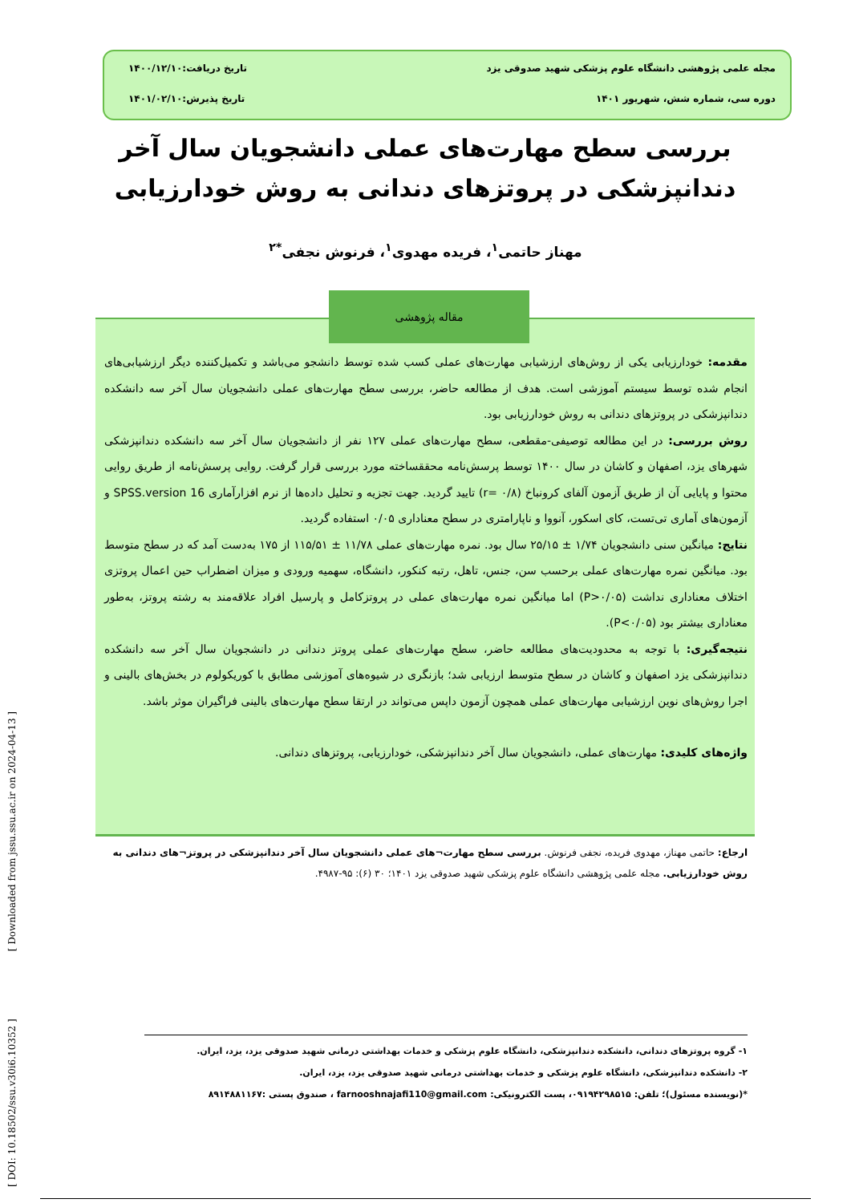مجله علمی پژوهشی دانشگاه علوم پزشکی شهید صدوقی یزد تاریخ دریافت:۱۴۰۰/۱۲/۱۰
دوره سی، شماره شش، شهریور ۱۴۰۱ تاریخ پذیرش:۱۴۰۱/۰۲/۱۰
بررسی سطح مهارت‌های عملی دانشجویان سال آخر دندانپزشکی در پروتزهای دندانی به روش خودارزیابی
مهناز حاتمی<sup>۱</sup>، فریده مهدوی<sup>۱</sup>، فرنوش نجفی<sup>*۲</sup>
مقاله پژوهشی
مقدمه: خودارزیابی یکی از روش‌های ارزشیابی مهارت‌های عملی کسب شده توسط دانشجو می‌باشد و تکمیل‌کننده دیگر ارزشیابی‌های انجام شده توسط سیستم آموزشی است. هدف از مطالعه حاضر، بررسی سطح مهارت‌های عملی دانشجویان سال آخر سه دانشکده دندانپزشکی در پروتزهای دندانی به روش خودارزیابی بود.
روش بررسی: در این مطالعه توصیفی-مقطعی، سطح مهارت‌های عملی ۱۲۷ نفر از دانشجویان سال آخر سه دانشکده دندانپزشکی شهرهای یزد، اصفهان و کاشان در سال ۱۴۰۰ توسط پرسش‌نامه محققساخته مورد بررسی قرار گرفت. روایی پرسش‌نامه از طریق روایی محتوا و پایایی آن از طریق آزمون آلفای کرونباخ (r= ۰/۸) تایید گردید. جهت تجزیه و تحلیل داده‌ها از نرم افزارآماری SPSS.version 16 و آزمون‌های آماری تی‌تست، کای اسکور، آنووا و ناپارامتری در سطح معناداری ۰/۰۵ استفاده گردید.
نتایج: میانگین سنی دانشجویان ۱/۷۴ ± ۲۵/۱۵ سال بود. نمره مهارت‌های عملی ۱۱/۷۸ ± ۱۱۵/۵۱ از ۱۷۵ به‌دست آمد که در سطح متوسط بود. میانگین نمره مهارت‌های عملی برحسب سن، جنس، تاهل، رتبه کنکور، دانشگاه، سهمیه ورودی و میزان اضطراب حین اعمال پروتزی اختلاف معناداری نداشت (P>۰/۰۵) اما میانگین نمره مهارت‌های عملی در پروتزکامل و پارسیل افراد علاقه‌مند به رشته پروتز، به‌طور معناداری بیشتر بود (P<۰/۰۵).
نتیجه‌گیری: با توجه به محدودیت‌های مطالعه حاضر، سطح مهارت‌های عملی پروتز دندانی در دانشجویان سال آخر سه دانشکده دندانپزشکی یزد اصفهان و کاشان در سطح متوسط ارزیابی شد؛ بازنگری در شیوه‌های آموزشی مطابق با کوریکولوم در بخش‌های بالینی و اجرا روش‌های نوین ارزشیابی مهارت‌های عملی همچون آزمون داپس می‌تواند در ارتقا سطح مهارت‌های بالینی فراگیران موثر باشد.
واژه‌های کلیدی: مهارت‌های عملی، دانشجویان سال آخر دندانپزشکی، خودارزیابی، پروتزهای دندانی.
ارجاع: حاتمی مهناز، مهدوی فریده، نجفی فرنوش. بررسی سطح مهارت¬های عملی دانشجویان سال آخر دندانپزشکی در پروتز¬های دندانی به روش خودارزیابی. مجله علمی پژوهشی دانشگاه علوم پزشکی شهید صدوقی یزد ۱۴۰۱؛ ۳۰ (۶): ۹۵-۴۹۸۷.
۱- گروه پروتزهای دندانی، دانشکده دندانپزشکی، دانشگاه علوم پزشکی و خدمات بهداشتی درمانی شهید صدوقی یزد، یزد، ایران.
۲- دانشکده دندانپزشکی، دانشگاه علوم پزشکی و خدمات بهداشتی درمانی شهید صدوقی یزد، یزد، ایران.
*(نویسنده مسئول)؛ تلفن: ۰۹۱۹۴۲۹۸۵۱۵، پست الکترونیکی: farnooshnajafi110@gmail.com ، صندوق پستی :۸۹۱۴۸۸۱۱۶۷
[ DOI: 10.18502/ssu.v30i6.10352 ] [ Downloaded from jssu.ssu.ac.ir on 2024-04-13 ]